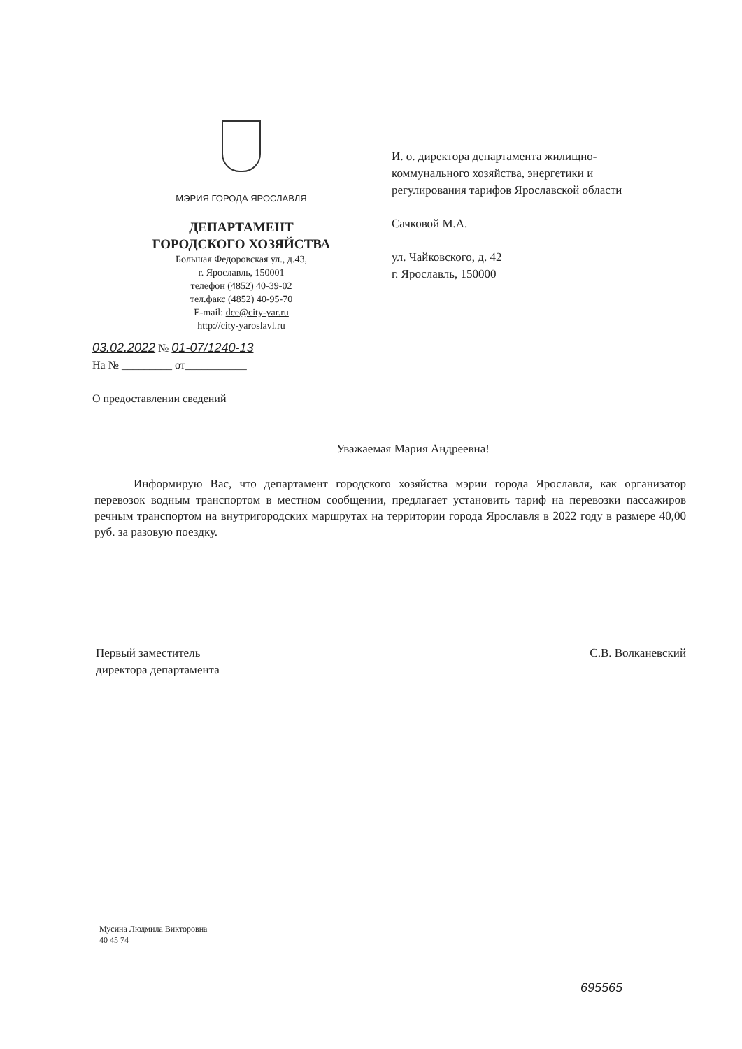МЭРИЯ ГОРОДА ЯРОСЛАВЛЯ
ДЕПАРТАМЕНТ
ГОРОДСКОГО ХОЗЯЙСТВА
Большая Федоровская ул., д.43,
г. Ярославль, 150001
телефон (4852) 40-39-02
тел.факс (4852) 40-95-70
E-mail: dce@city-yar.ru
http://city-yaroslavl.ru
И. о. директора департамента жилищно-коммунального хозяйства, энергетики и регулирования тарифов Ярославской области
Сачковой М.А.
ул. Чайковского, д. 42
г. Ярославль, 150000
03.02.2022 № 01-07/1240-13
На № _________ от___________
О предоставлении сведений
Уважаемая Мария Андреевна!
Информирую Вас, что департамент городского хозяйства мэрии города Ярославля, как организатор перевозок водным транспортом в местном сообщении, предлагает установить тариф на перевозки пассажиров речным транспортом на внутригородских маршрутах на территории города Ярославля в 2022 году в размере 40,00 руб. за разовую поездку.
Первый заместитель
директора департамента
С.В. Волканевский
Мусина Людмила Викторовна
40 45 74
695565